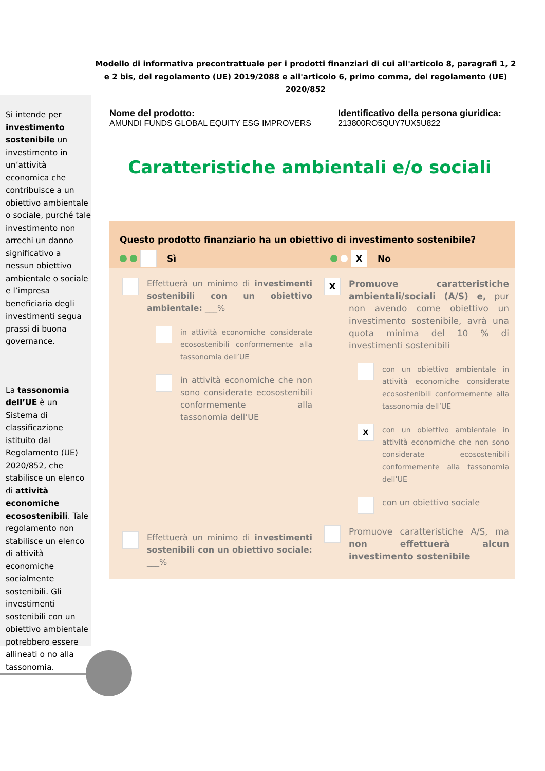Modello di informativa precontrattuale per i prodotti finanziari di cui all'articolo 8, paragrafi 1, 2 e 2 bis, del regolamento (UE) 2019/2088 e all'articolo 6, primo comma, del regolamento (UE) 2020/852
Si intende per investimento sostenibile un investimento in un’attività economica che contribuisce a un obiettivo ambientale o sociale, purché tale investimento non arrechi un danno significativo a nessun obiettivo ambientale o sociale e l’impresa beneficiaria degli investimenti segua prassi di buona governance.
La tassonomia dell’UE è un Sistema di classificazione istituito dal Regolamento (UE) 2020/852, che stabilisce un elenco di attività economiche ecosostenibili. Tale regolamento non stabilisce un elenco di attività economiche socialmente sostenibili. Gli investimenti sostenibili con un obiettivo ambientale potrebbero essere allineati o no alla tassonomia.
Nome del prodotto:
AMUNDI FUNDS GLOBAL EQUITY ESG IMPROVERS
Identificativo della persona giuridica:
213800RO5QUY7UX5U822
Caratteristiche ambientali e/o sociali
Questo prodotto finanziario ha un obiettivo di investimento sostenibile?
Sì X No
Effettuerà un minimo di investimenti sostenibili con un obiettivo ambientale: ___%
in attività economiche considerate ecosostenibili conformemente alla tassonomia dell’UE
in attività economiche che non sono considerate ecosostenibili conformemente alla tassonomia dell’UE
Effettuerà un minimo di investimenti sostenibili con un obiettivo sociale: ___%
X
Promuove caratteristiche ambientali/sociali (A/S) e, pur non avendo come obiettivo un investimento sostenibile, avrà una quota minima del 10 % di investimenti sostenibili
con un obiettivo ambientale in attività economiche considerate ecosostenibili conformemente alla tassonomia dell’UE
X
con un obiettivo ambientale in attività economiche che non sono considerate ecosostenibili conformemente alla tassonomia dell’UE
con un obiettivo sociale
Promuove caratteristiche A/S, ma non effettuerà alcun investimento sostenibile